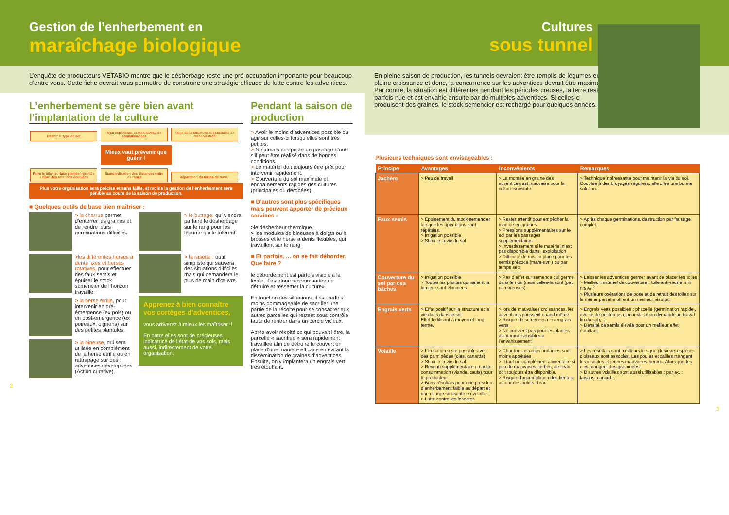Gestion de l’enherbement en
maraîchage biologique
L’enquête de producteurs VETABIO montre que le désherbage reste une pré-occupation importante pour beaucoup d’entre vous. Cette fiche devrait vous permettre de construire une stratégie efficace de lutte contre les adventices.
L’enherbement se gère bien avant l’implantation de la culture
Définir le type de sol Mon expérience et mon niveau de connaissances Taille de la structure et possibilité de mécanisation
Mieux vaut prévenir que guérir !
Faire le bilan surface plantée/ récoltée + bilan des rotations écoulées Standardisation des distances entre les rangs Répartition du temps de travail
Plus votre organisation sera précise et sans faille, et moins la gestion de l’enherbement sera pénible au cours de la saison de production.
■ Quelques outils de base bien maîtriser :
> la charrue permet d’enterrer les graines et de rendre leurs germinations difficiles.
>les différentes herses à dents fixes et herses rotatives, pour effectuer des faux semis et épuiser le stock semencier de l’horizon travaillé.
> la herse étrille, pour intervenir en pré-émergence (ex pois) ou en post-émergence (ex poireaux, oignons) sur des petites plantules.
> la bineuse, qui sera utilisée en complément de la herse étrille ou en rattrapage sur des adventices développées (Action curative).
> le buttage, qui viendra parfaire le désherbage sur le rang pour les légume qui le tolèrent.
> la rasette : outil simpliste qui sauvera des situations difficiles mais qui demandera le plus de main d’œuvre.
Apprenez à bien connaître vos cortèges d’adventices,
vous arriverez à mieux les maîtriser !!
En outre elles sont de précieuses indicatrice de l’état de vos sols, mais aussi, indirectement de votre organisation.
Pendant la saison de production
> Avoir le moins d’adventices possible ou agir sur celles-ci lorsqu’elles sont très petites.
> Ne jamais postposer un passage d’outil s’il peut être réalisé dans de bonnes conditions.
> Le matériel doit toujours être prêt pour intervenir rapidement.
> Couverture du sol maximale et enchaînements rapides des cultures (principales ou dérobées).
■ D’autres sont plus spécifiques mais peuvent apporter de précieux services :
>le désherbeur thermique ;
> les modules de bineuses à doigts ou à brosses et le herse a dents flexibles, qui travaillent sur le rang.
■ Et parfois, ... on se fait déborder. Que faire ?
le débordement est parfois visible à la levée, il est donc recommandée de détruire et ressemer la culture»
En fonction des situations, il est parfois moins dommageable de sacrifier une partie de la récolte pour se consacrer aux autres parcelles qui restent sous contrôle faute de rentrer dans un cercle vicieux.
Après avoir récolté ce qui pouvait l’être, la parcelle « sacrifiée » sera rapidement travaillée afin de détruire le couvert en place d’une manière efficace en évitant la dissémination de graines d’adventices. Ensuite, on y implantera un engrais vert très étouffant.
2
Cultures
sous tunnel
En pleine saison de production, les tunnels devraient être remplis de légumes en pleine croissance et donc, la concurrence sur les adventices devrait être maximale. Par contre, la situation est différentes pendant les périodes creuses, la terre reste parfois nue et est envahie ensuite par de multiples adventices. Si celles-ci produisent des graines, le stock semencier est rechargé pour quelques années.
Plusieurs techniques sont envisageables :
| Principe | Avantages | Inconvénients | Remarques |
| --- | --- | --- | --- |
| Jachère | > Peu de travail | > La montée en graine des adventices est mauvaise pour la culture suivante | > Technique intéressante pour maintenir la vie du sol. Couplée à des broyages réguliers, elle offre une bonne solution. |
| Faux semis | > Epuisement du stock semencier lorsque les opérations sont répétées. > Irrigation possible > Stimule la vie du sol | > Rester attentif pour empêcher la montée en graines > Pressions supplémentaires sur le sol par les passages supplémentaires > Investissement si le matériel n’est pas disponible dans l’exploitation > Difficulté de mis en place pour les semis précoce (mars-avril) ou par temps sec | > Après chaque germinations, destruction par fraisage complet. |
| Couverture du sol par des bâches | > Irrigation possible > Toutes les plantes qui aiment la lumière sont éliminées | > Pas d’effet sur semence qui germe dans le noir (mais celles-là sont (peu nombreuses) | > Laisser les adventices germer avant de placer les toiles > Meilleur matériel de couverture : toile anti-racine min 90g/m<sup>2</sup> > Plusieurs opérations de pose et de retrait des toiles sur la même parcelle offrent un meilleur résultat |
| Engrais verts | > Effet positif sur la structure et la vie dans dans le sol. Effet fertilisant à moyen et long terme. | > lors de mauvaises croissances, les adventices poussent quand même. > Risque de semences des engrais verts > Ne convient pas pour les plantes d’automne sensibles à l’envahissement | > Engrais verts possibles : phacelie (germination rapide), avoine de printemps (son installation demande un travail fin du sol), ... > Densité de semis élevée pour un meilleur effet étouffant |
| Volaille | > L’irrigation reste possible avec des palmipèdes (oies, canards) > Stimule la vie du sol > Revenu supplémentaire ou auto-consommation (viande, œufs) pour le producteur > Bons résultats pour une pression d’enherbement faible au départ et une charge suffisante en volaille > Lutte contre les insectes | > Chardons et orties brulantes sont moins appétées > Il faut un complément alimentaire si peu de mauvaises herbes, de l’eau doit toujours être disponible. > Risque d’accumulation des fientes autour des points d’eau | > Les résultats sont meilleurs lorsque plusieurs espèces d’oiseaux sont associés. Les poules et cailles mangent les insectes et jeunes mauvaises herbes. Alors que les oies mangent des graminées. > D’autres volailles sont aussi utilisables : par ex. : faisans, canard... |
3